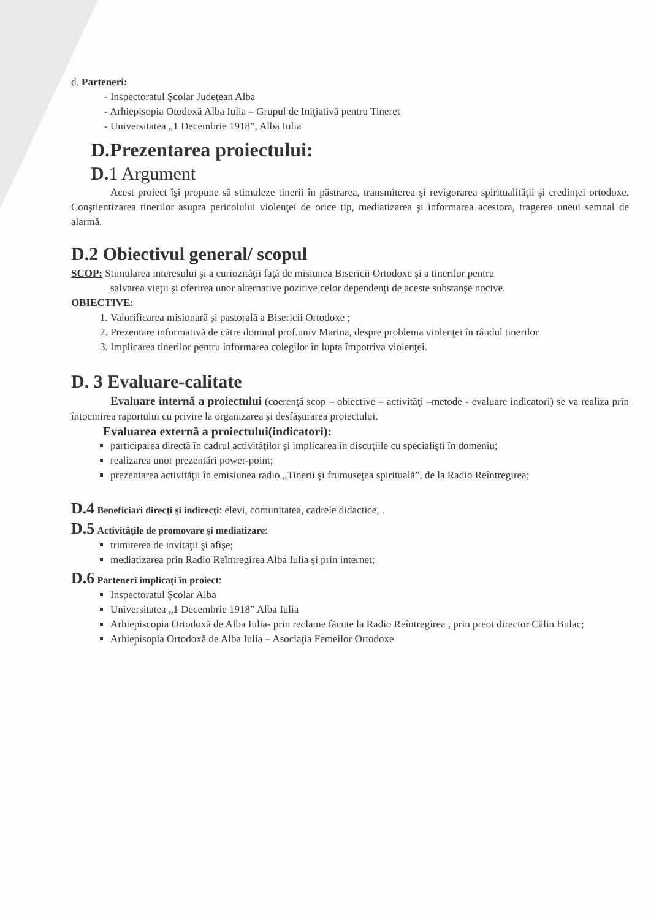d. Parteneri:
- Inspectoratul Şcolar Judeţean Alba
- Arhiepisopia Otodoxă Alba Iulia – Grupul de Iniţiativă pentru Tineret
- Universitatea „1 Decembrie 1918”, Alba Iulia
D.Prezentarea proiectului:
D. 1 Argument
Acest proiect îşi propune să stimuleze tinerii în păstrarea, transmiterea şi revigorarea spiritualităţii şi credinţei ortodoxe. Conştientizarea tinerilor asupra pericolului violenţei de orice tip, mediatizarea şi informarea acestora, tragerea uneui semnal de alarmă.
D.2 Obiectivul general/ scopul
SCOP: Stimularea interesului şi a curiozităţii faţă de misiunea Bisericii Ortodoxe şi a tinerilor pentru
salvarea vieţii şi oferirea unor alternative pozitive celor dependenţi de aceste substanşe nocive.
OBIECTIVE:
1. Valorificarea misionară şi pastorală a Bisericii Ortodoxe ;
2. Prezentare informativă de către domnul prof.univ Marina, despre problema violenţei în rândul tinerilor
3. Implicarea tinerilor pentru informarea colegilor în lupta împotriva violenţei.
D. 3 Evaluare-calitate
Evaluare internă a proiectului (coerenţă scop – obiective – activităţi –metode - evaluare indicatori) se va realiza prin întocmirea raportului cu privire la organizarea şi desfăşurarea proiectului.
Evaluarea externă a proiectului(indicatori):
participarea directă în cadrul activităţilor şi implicarea în discuţiile cu specialişti în domeniu;
realizarea unor prezentări power-point;
prezentarea activităţii în emisiunea radio „Tinerii şi frumuseţea spirituală”, de la Radio Reîntregirea;
D.4 Beneficiari direcţi şi indirecţi: elevi, comunitatea, cadrele didactice, .
D.5 Activităţile de promovare şi mediatizare:
trimiterea de invitaţii şi afişe;
mediatizarea prin Radio Reîntregirea Alba Iulia şi prin internet;
D.6 Parteneri implicaţi în proiect:
Inspectoratul Şcolar Alba
Universitatea „1 Decembrie 1918” Alba Iulia
Arhiepiscopia Ortodoxă de Alba Iulia- prin reclame făcute la Radio Reîntregirea , prin preot director Călin Bulac;
Arhiepisopia Ortodoxă de Alba Iulia – Asociaţia Femeilor Ortodoxe